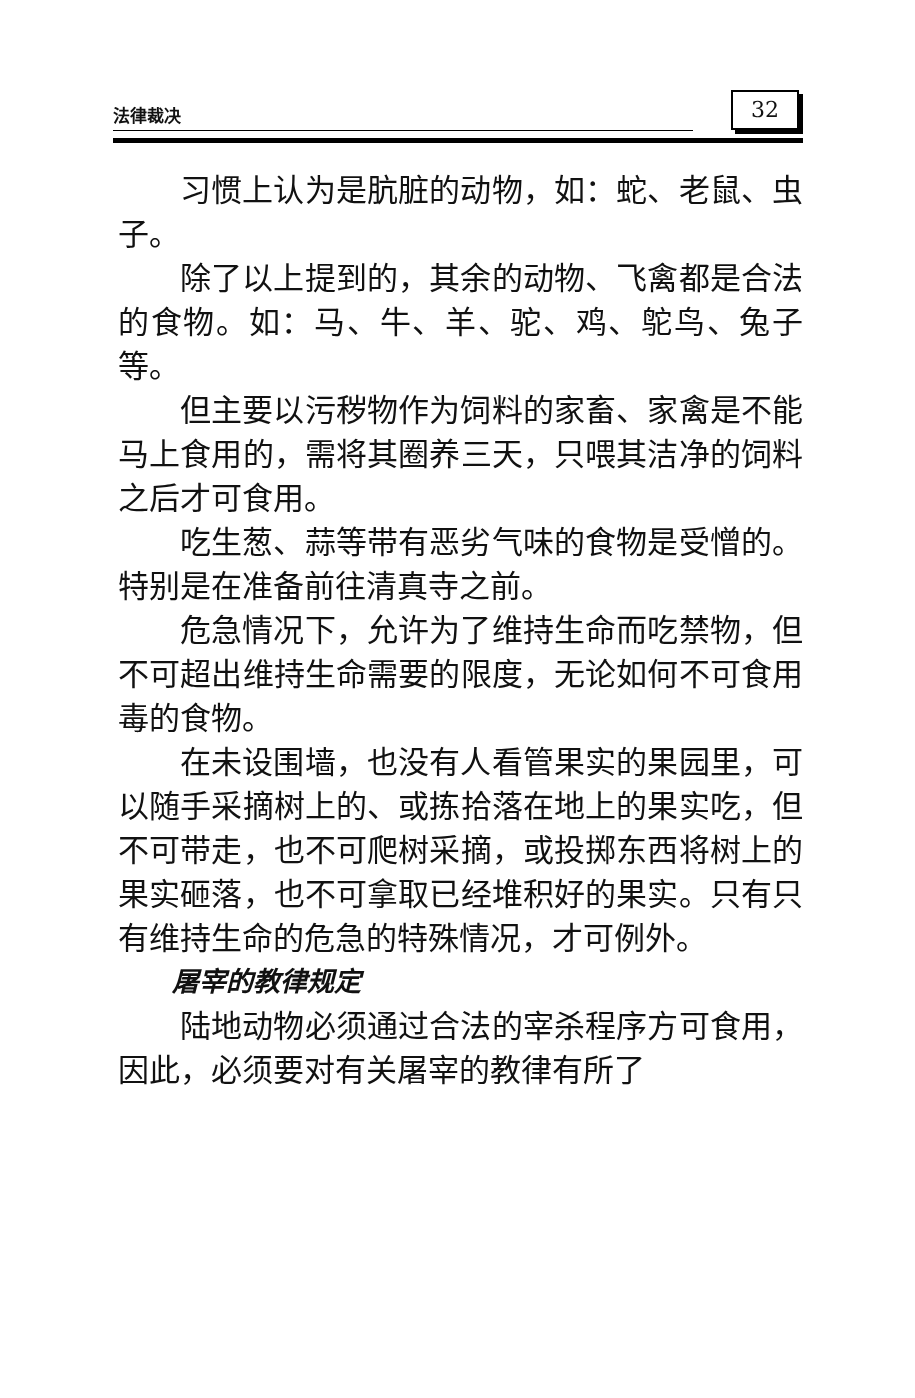法律裁决 32
习惯上认为是肮脏的动物，如：蛇、老鼠、虫子。
除了以上提到的，其余的动物、飞禽都是合法的食物。如：马、牛、羊、驼、鸡、鸵鸟、兔子等。
但主要以污秽物作为饲料的家畜、家禽是不能马上食用的，需将其圈养三天，只喂其洁净的饲料之后才可食用。
吃生葱、蒜等带有恶劣气味的食物是受憎的。特别是在准备前往清真寺之前。
危急情况下，允许为了维持生命而吃禁物，但不可超出维持生命需要的限度，无论如何不可食用毒的食物。
在未设围墙，也没有人看管果实的果园里，可以随手采摘树上的、或拣拾落在地上的果实吃，但不可带走，也不可爬树采摘，或投掷东西将树上的果实砸落，也不可拿取已经堆积好的果实。只有只有维持生命的危急的特殊情况，才可例外。
屠宰的教律规定
陆地动物必须通过合法的宰杀程序方可食用，因此，必须要对有关屠宰的教律有所了